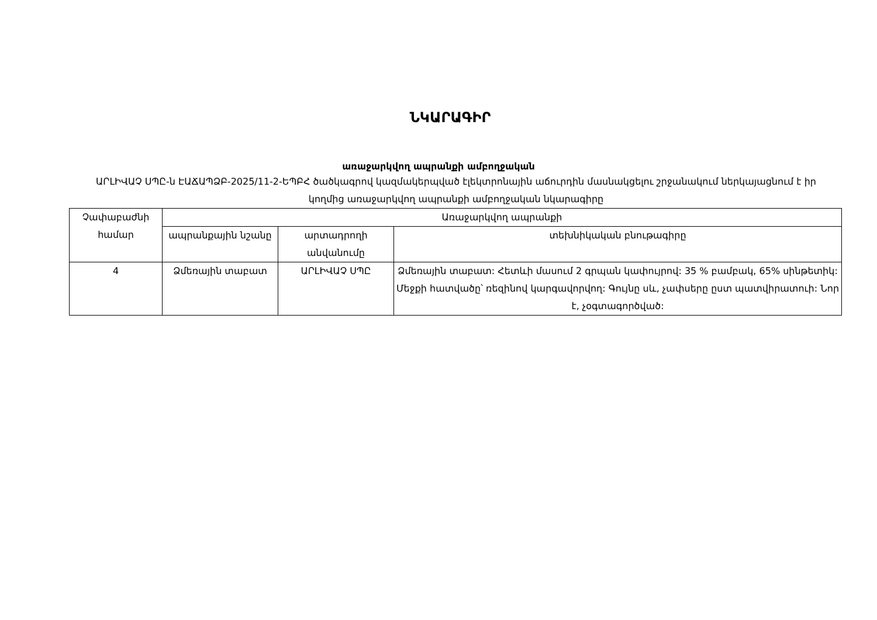ՆԿԱՐԱԳԻՐ
առաջարկվող ապրանքի ամբողջական
ԱՐԼԻՎԱՉ ՍՊԸ-ն ԷԱՃԱՊՁԲ-2025/11-2-ԵՊԲՀ ծածկագրով կազմակերպված էլեկտրոնային աճուրդին մասնակցելու շրջանակում ներկայացնում է իր կողմից առաջարկվող ապրանքի ամբողջական նկարագիրը
| Չափաբաժնի համար | Առաջարկվող ապրանքի | | |
| --- | --- | --- | --- |
| | ապրանքային նշանը | արտադրողի անվանումը | տեխնիկական բնութագիրը |
| 4 | Ձմեռային տաբատ | ԱՐԼԻՎԱՉ ՍՊԸ | Ձմեռային տաբատ: Հետևի մասում 2 գրպան կափույրով: 35 % բամբակ, 65% սինթետիկ: Մեջքի հատվածը՝ ռեզինով կարգավորվող: Գույնը սև, չափսերը ըստ պատվիրատուի: Նոր է, չօգտագործված: |